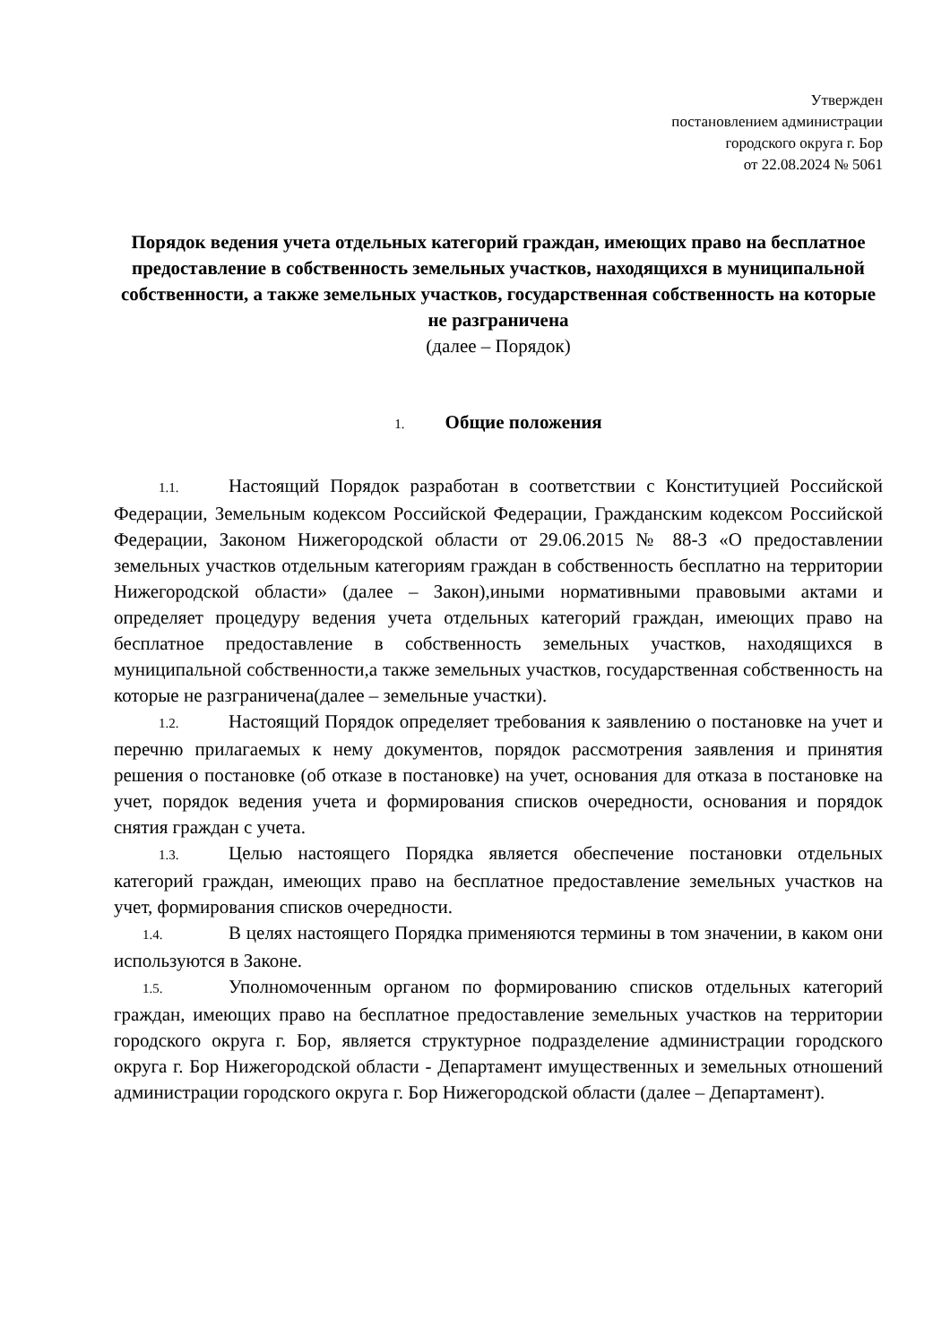Утвержден
постановлением администрации
городского округа г. Бор
от 22.08.2024 № 5061
Порядок ведения учета отдельных категорий граждан, имеющих право на бесплатное предоставление в собственность земельных участков, находящихся в муниципальной собственности, а также земельных участков, государственная собственность на которые не разграничена
(далее – Порядок)
1. Общие положения
1.1. Настоящий Порядок разработан в соответствии с Конституцией Российской Федерации, Земельным кодексом Российской Федерации, Гражданским кодексом Российской Федерации, Законом Нижегородской области от 29.06.2015 № 88-З «О предоставлении земельных участков отдельным категориям граждан в собственность бесплатно на территории Нижегородской области» (далее – Закон),иными нормативными правовыми актами и определяет процедуру ведения учета отдельных категорий граждан, имеющих право на бесплатное предоставление в собственность земельных участков, находящихся в муниципальной собственности,а также земельных участков, государственная собственность на которые не разграничена(далее – земельные участки).
1.2. Настоящий Порядок определяет требования к заявлению о постановке на учет и перечню прилагаемых к нему документов, порядок рассмотрения заявления и принятия решения о постановке (об отказе в постановке) на учет, основания для отказа в постановке на учет, порядок ведения учета и формирования списков очередности, основания и порядок снятия граждан с учета.
1.3. Целью настоящего Порядка является обеспечение постановки отдельных категорий граждан, имеющих право на бесплатное предоставление земельных участков на учет, формирования списков очередности.
1.4. В целях настоящего Порядка применяются термины в том значении, в каком они используются в Законе.
1.5. Уполномоченным органом по формированию списков отдельных категорий граждан, имеющих право на бесплатное предоставление земельных участков на территории городского округа г. Бор, является структурное подразделение администрации городского округа г. Бор Нижегородской области - Департамент имущественных и земельных отношений администрации городского округа г. Бор Нижегородской области (далее – Департамент).